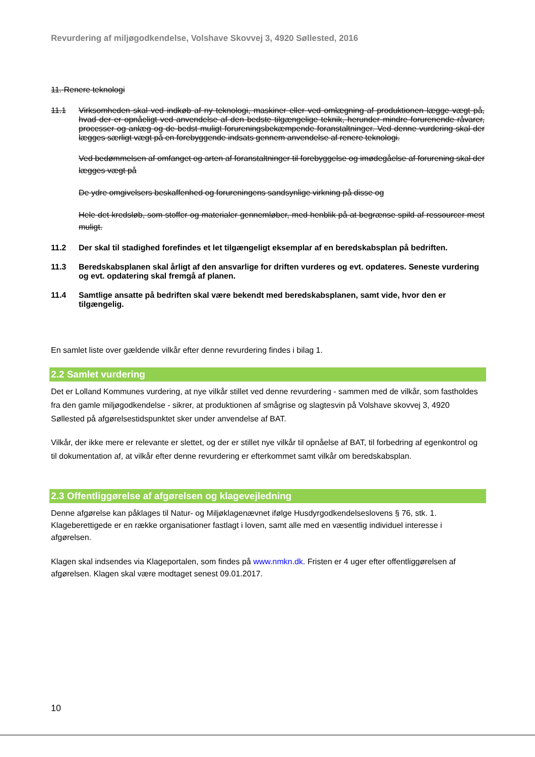Revurdering af miljøgodkendelse, Volshave Skovvej 3, 4920 Søllested, 2016
11. Renere teknologi
11.1 Virksomheden skal ved indkøb af ny teknologi, maskiner eller ved omlægning af produktionen lægge vægt på, hvad der er opnåeligt ved anvendelse af den bedste tilgængelige teknik, herunder mindre forurenende råvarer, processer og anlæg og de bedst muligt forureningsbekæmpende foranstaltninger. Ved denne vurdering skal der lægges særligt vægt på en forebyggende indsats gennem anvendelse af renere teknologi.
Ved bedømmelsen af omfanget og arten af foranstaltninger til forebyggelse og imødegåelse af forurening skal der lægges vægt på
De ydre omgivelsers beskaffenhed og forureningens sandsynlige virkning på disse og
Hele det kredsløb, som stoffer og materialer gennemløber, med henblik på at begrænse spild af ressourcer mest muligt.
11.2 Der skal til stadighed forefindes et let tilgængeligt eksemplar af en beredskabsplan på bedriften.
11.3 Beredskabsplanen skal årligt af den ansvarlige for driften vurderes og evt. opdateres. Seneste vurdering og evt. opdatering skal fremgå af planen.
11.4 Samtlige ansatte på bedriften skal være bekendt med beredskabsplanen, samt vide, hvor den er tilgængelig.
En samlet liste over gældende vilkår efter denne revurdering findes i bilag 1.
2.2 Samlet vurdering
Det er Lolland Kommunes vurdering, at nye vilkår stillet ved denne revurdering - sammen med de vilkår, som fastholdes fra den gamle miljøgodkendelse - sikrer, at produktionen af smågrise og slagtesvin på Volshave skovvej 3, 4920 Søllested på afgørelsestidspunktet sker under anvendelse af BAT.
Vilkår, der ikke mere er relevante er slettet, og der er stillet nye vilkår til opnåelse af BAT, til forbedring af egenkontrol og til dokumentation af, at vilkår efter denne revurdering er efterkommet samt vilkår om beredskabsplan.
2.3 Offentliggørelse af afgørelsen og klagevejledning
Denne afgørelse kan påklages til Natur- og Miljøklagenævnet ifølge Husdyrgodkendelseslovens § 76, stk. 1. Klageberettigede er en række organisationer fastlagt i loven, samt alle med en væsentlig individuel interesse i afgørelsen.
Klagen skal indsendes via Klageportalen, som findes på www.nmkn.dk. Fristen er 4 uger efter offentliggørelsen af afgørelsen. Klagen skal være modtaget senest 09.01.2017.
10